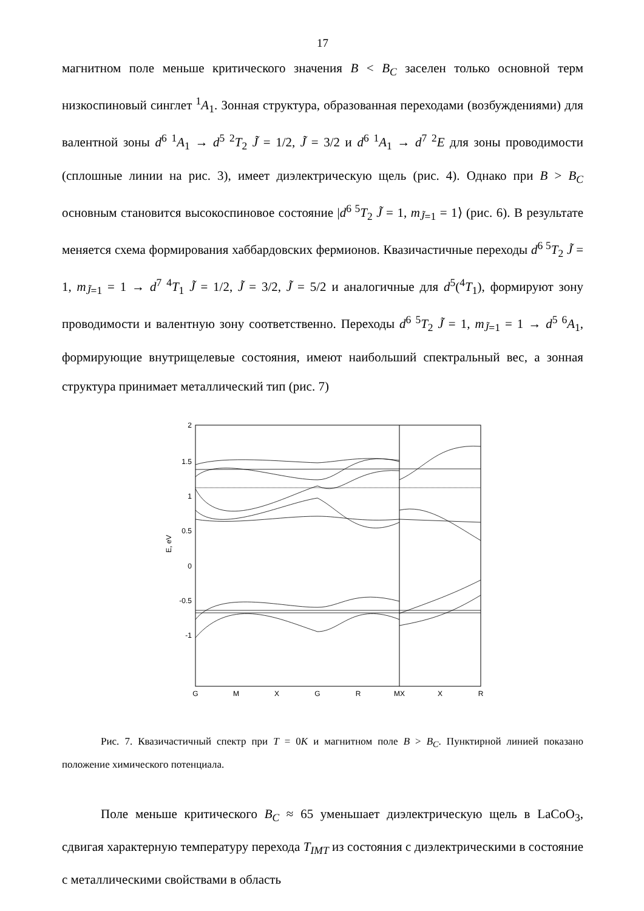17
магнитном поле меньше критического значения B < B<sub>C</sub> заселен только основной терм низкоспиновый синглет <sup>1</sup>A<sub>1</sub>. Зонная структура, образованная переходами (возбуждениями) для валентной зоны d<sup>6 1</sup>A<sub>1</sub> → d<sup>5 2</sup>T<sub>2</sub> J̃ = 1/2, J̃ = 3/2 и d<sup>6 1</sup>A<sub>1</sub> → d<sup>7 2</sup>E для зоны проводимости (сплошные линии на рис. 3), имеет диэлектрическую щель (рис. 4). Однако при B > B<sub>C</sub> основным становится высокоспиновое состояние |d<sup>6 5</sup>T<sub>2</sub> J̃ = 1, m<sub>J̃=1</sub> = 1⟩ (рис. 6). В результате меняется схема формирования хаббардовских фермионов. Квазичастичные переходы d<sup>6 5</sup>T<sub>2</sub> J̃ = 1, m<sub>J̃=1</sub> = 1 → d<sup>7 4</sup>T<sub>1</sub> J̃ = 1/2, J̃ = 3/2, J̃ = 5/2 и аналогичные для d<sup>5</sup>(<sup>4</sup>T<sub>1</sub>), формируют зону проводимости и валентную зону соответственно. Переходы d<sup>6 5</sup>T<sub>2</sub> J̃ = 1, m<sub>J̃=1</sub> = 1 → d<sup>5 6</sup>A<sub>1</sub>, формирующие внутрищелевые состояния, имеют наибольший спектральный вес, а зонная структура принимает металлический тип (рис. 7)
2
1.5
1
0.5
0
-0.5
-1
E, eV
G
M
X
G
R
MX
X
R
Рис. 7. Квазичастичный спектр при T = 0K и магнитном поле B > B<sub>C</sub>. Пунктирной линией показано положение химического потенциала.
Поле меньше критического B<sub>C</sub> ≈ 65 уменьшает диэлектрическую щель в LaCoO<sub>3</sub>, сдвигая характерную температуру перехода T<sub>IMT</sub> из состояния с диэлектрическими в состояние с металлическими свойствами в область